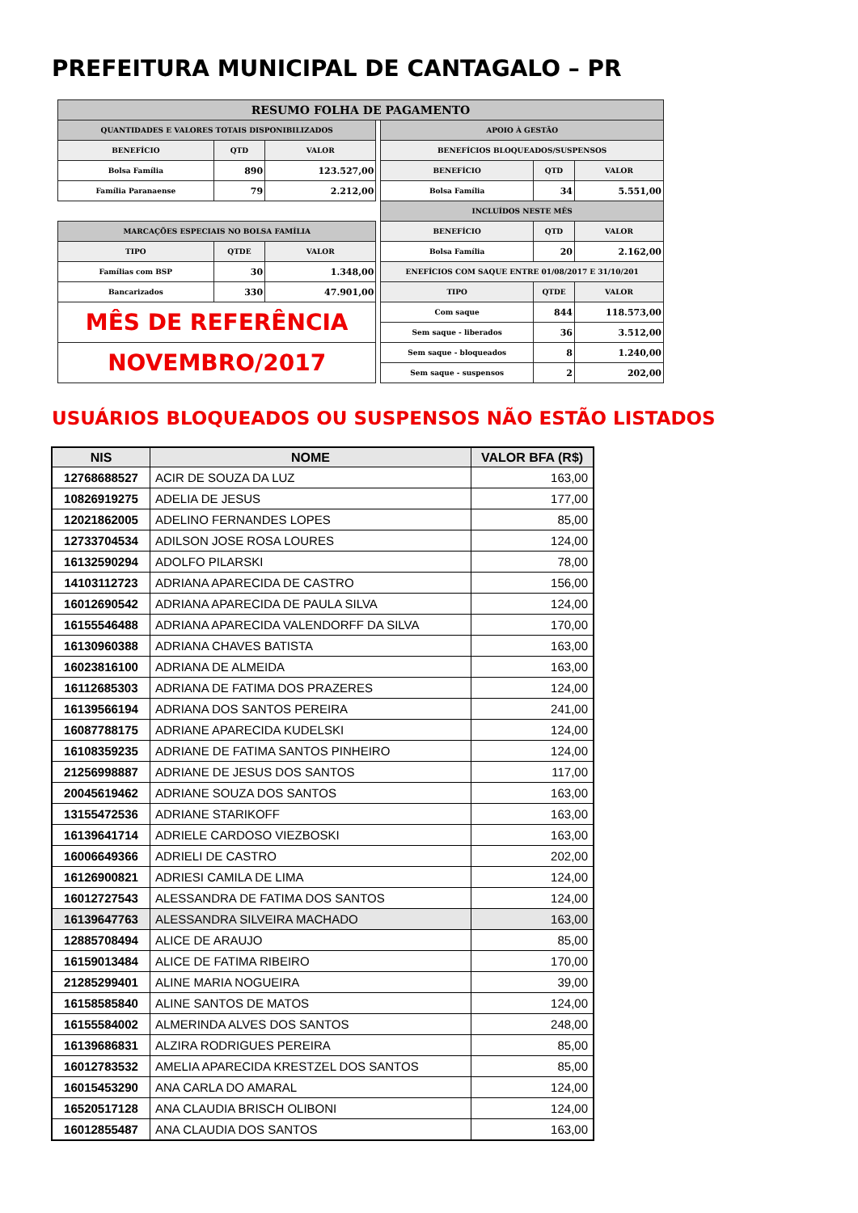PREFEITURA MUNICIPAL DE CANTAGALO – PR
| RESUMO FOLHA DE PAGAMENTO | | | | | | |
| QUANTIDADES E VALORES TOTAIS DISPONIBILIZADOS | | | | APOIO À GESTÃO | | |
| BENEFÍCIO | QTD | VALOR | | BENEFÍCIOS BLOQUEADOS/SUSPENSOS | | |
| Bolsa Família | 890 | 123.527,00 | | BENEFÍCIO | QTD | VALOR |
| Família Paranaense | 79 | 2.212,00 | | Bolsa Família | 34 | 5.551,00 |
| | | | | INCLUÍDOS NESTE MÊS | | |
| MARCAÇÕES ESPECIAIS NO BOLSA FAMÍLIA | | | | BENEFÍCIO | QTD | VALOR |
| TIPO | QTDE | VALOR | | Bolsa Família | 20 | 2.162,00 |
| Famílias com BSP | 30 | 1.348,00 | | ENEFÍCIOS COM SAQUE ENTRE 01/08/2017 E 31/10/201 | | |
| Bancarizados | 330 | 47.901,00 | | TIPO | QTDE | VALOR |
| MÊS DE REFERÊNCIA | | | | Com saque | 844 | 118.573,00 |
| | | | | Sem saque - liberados | 36 | 3.512,00 |
| NOVEMBRO/2017 | | | | Sem saque - bloqueados | 8 | 1.240,00 |
| | | | | Sem saque - suspensos | 2 | 202,00 |
USUÁRIOS BLOQUEADOS OU SUSPENSOS NÃO ESTÃO LISTADOS
| NIS | NOME | VALOR BFA (R$) |
| --- | --- | --- |
| 12768688527 | ACIR DE SOUZA DA LUZ | 163,00 |
| 10826919275 | ADELIA DE JESUS | 177,00 |
| 12021862005 | ADELINO FERNANDES LOPES | 85,00 |
| 12733704534 | ADILSON JOSE ROSA LOURES | 124,00 |
| 16132590294 | ADOLFO PILARSKI | 78,00 |
| 14103112723 | ADRIANA APARECIDA DE CASTRO | 156,00 |
| 16012690542 | ADRIANA APARECIDA DE PAULA SILVA | 124,00 |
| 16155546488 | ADRIANA APARECIDA VALENDORFF DA SILVA | 170,00 |
| 16130960388 | ADRIANA CHAVES BATISTA | 163,00 |
| 16023816100 | ADRIANA DE ALMEIDA | 163,00 |
| 16112685303 | ADRIANA DE FATIMA DOS PRAZERES | 124,00 |
| 16139566194 | ADRIANA DOS SANTOS PEREIRA | 241,00 |
| 16087788175 | ADRIANE APARECIDA KUDELSKI | 124,00 |
| 16108359235 | ADRIANE DE FATIMA SANTOS PINHEIRO | 124,00 |
| 21256998887 | ADRIANE DE JESUS DOS SANTOS | 117,00 |
| 20045619462 | ADRIANE SOUZA DOS SANTOS | 163,00 |
| 13155472536 | ADRIANE STARIKOFF | 163,00 |
| 16139641714 | ADRIELE CARDOSO VIEZBOSKI | 163,00 |
| 16006649366 | ADRIELI DE CASTRO | 202,00 |
| 16126900821 | ADRIESI CAMILA DE LIMA | 124,00 |
| 16012727543 | ALESSANDRA DE FATIMA DOS SANTOS | 124,00 |
| 16139647763 | ALESSANDRA SILVEIRA MACHADO | 163,00 |
| 12885708494 | ALICE DE ARAUJO | 85,00 |
| 16159013484 | ALICE DE FATIMA RIBEIRO | 170,00 |
| 21285299401 | ALINE MARIA NOGUEIRA | 39,00 |
| 16158585840 | ALINE SANTOS DE MATOS | 124,00 |
| 16155584002 | ALMERINDA ALVES DOS SANTOS | 248,00 |
| 16139686831 | ALZIRA RODRIGUES PEREIRA | 85,00 |
| 16012783532 | AMELIA APARECIDA KRESTZEL DOS SANTOS | 85,00 |
| 16015453290 | ANA CARLA DO AMARAL | 124,00 |
| 16520517128 | ANA CLAUDIA BRISCH OLIBONI | 124,00 |
| 16012855487 | ANA CLAUDIA DOS SANTOS | 163,00 |